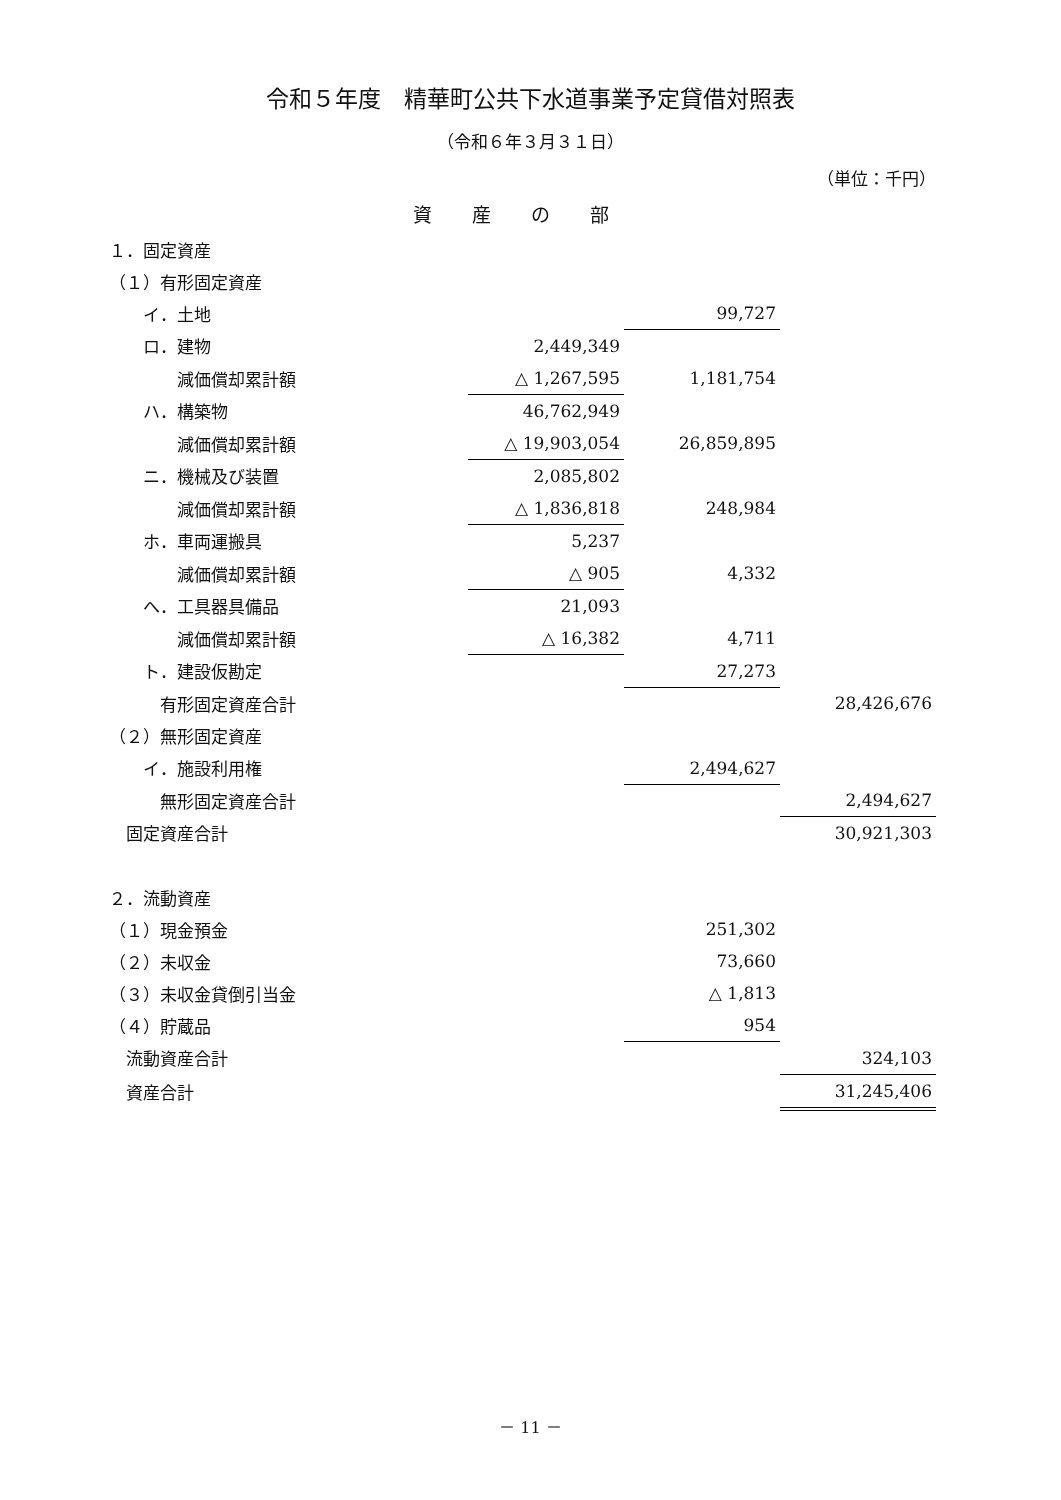令和５年度　精華町公共下水道事業予定貸借対照表
（令和６年３月３１日）
（単位：千円）
資産の部
| １．固定資産 | | | |
| （１）有形固定資産 | | | |
| イ．土地 | | 99,727 | |
| ロ．建物 | 2,449,349 | | |
| 減価償却累計額 | △ 1,267,595 | 1,181,754 | |
| ハ．構築物 | 46,762,949 | | |
| 減価償却累計額 | △ 19,903,054 | 26,859,895 | |
| ニ．機械及び装置 | 2,085,802 | | |
| 減価償却累計額 | △ 1,836,818 | 248,984 | |
| ホ．車両運搬具 | 5,237 | | |
| 減価償却累計額 | △ 905 | 4,332 | |
| へ．工具器具備品 | 21,093 | | |
| 減価償却累計額 | △ 16,382 | 4,711 | |
| ト．建設仮勘定 | | 27,273 | |
| 有形固定資産合計 | | | 28,426,676 |
| （２）無形固定資産 | | | |
| イ．施設利用権 | | 2,494,627 | |
| 無形固定資産合計 | | | 2,494,627 |
| 固定資産合計 | | | 30,921,303 |
| ２．流動資産 | | | |
| （１）現金預金 | | 251,302 | |
| （２）未収金 | | 73,660 | |
| （３）未収金貸倒引当金 | | △ 1,813 | |
| （４）貯蔵品 | | 954 | |
| 流動資産合計 | | | 324,103 |
| 資産合計 | | | 31,245,406 |
－ 11 －